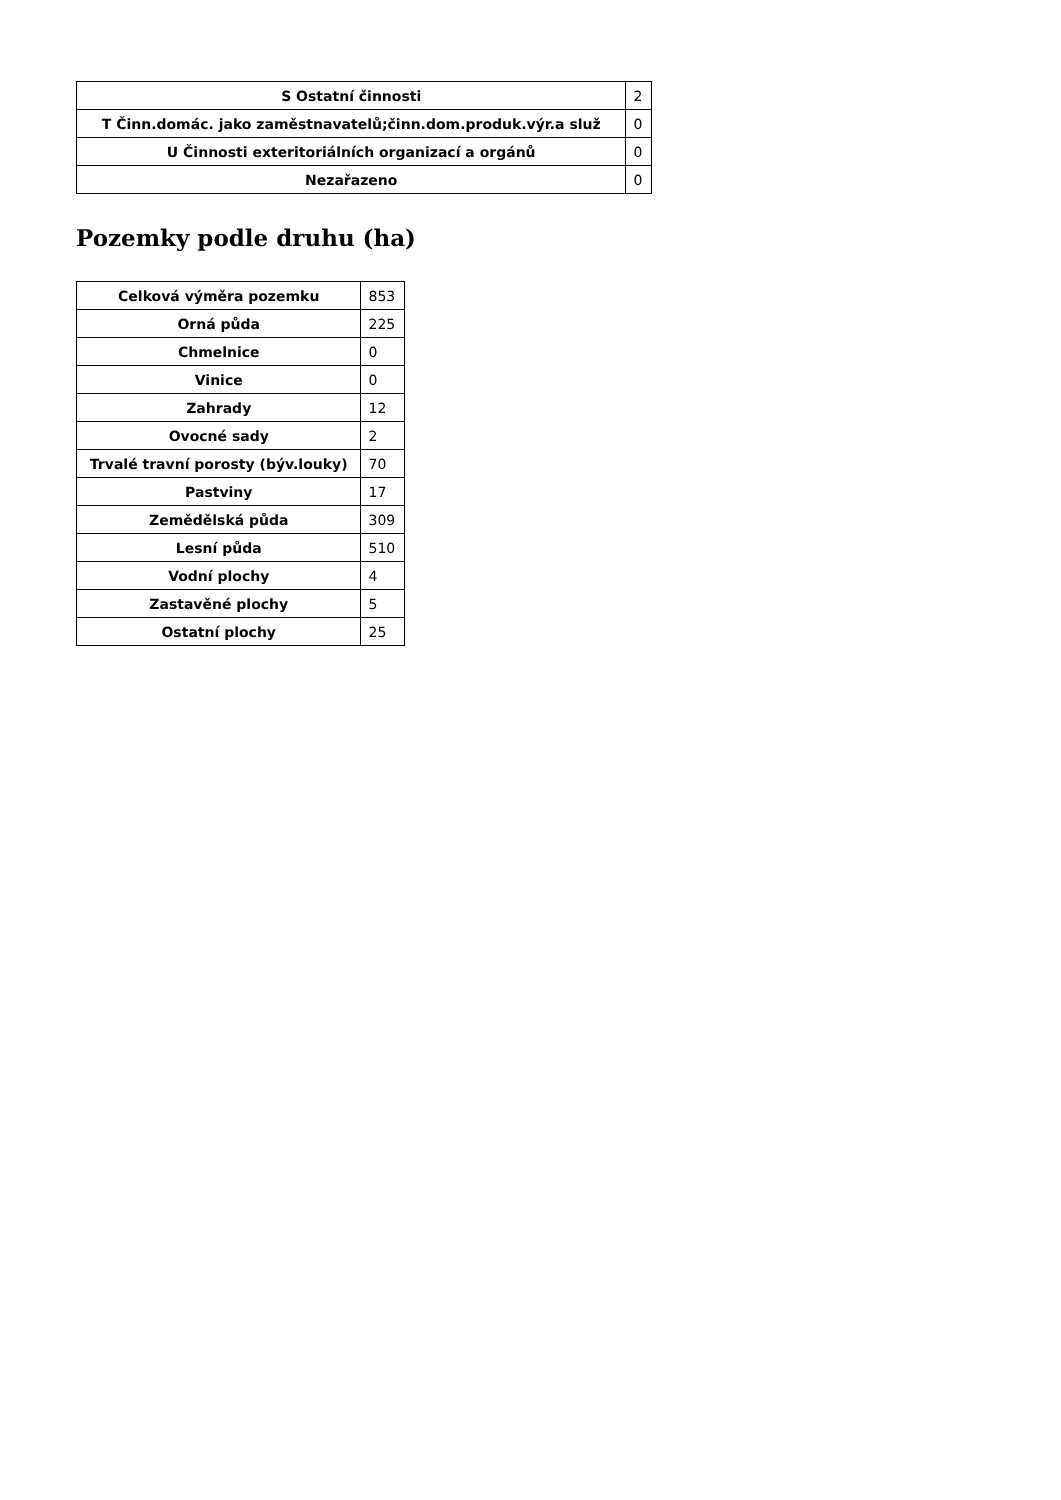| S Ostatní činnosti | 2 |
| T Činn.domác. jako zaměstnavatelů;činn.dom.produk.výr.a služ | 0 |
| U Činnosti exteritoriálních organizací a orgánů | 0 |
| Nezařazeno | 0 |
Pozemky podle druhu (ha)
| Celková výměra pozemku | 853 |
| Orná půda | 225 |
| Chmelnice | 0 |
| Vinice | 0 |
| Zahrady | 12 |
| Ovocné sady | 2 |
| Trvalé travní porosty (býv.louky) | 70 |
| Pastviny | 17 |
| Zemědělská půda | 309 |
| Lesní půda | 510 |
| Vodní plochy | 4 |
| Zastavěné plochy | 5 |
| Ostatní plochy | 25 |